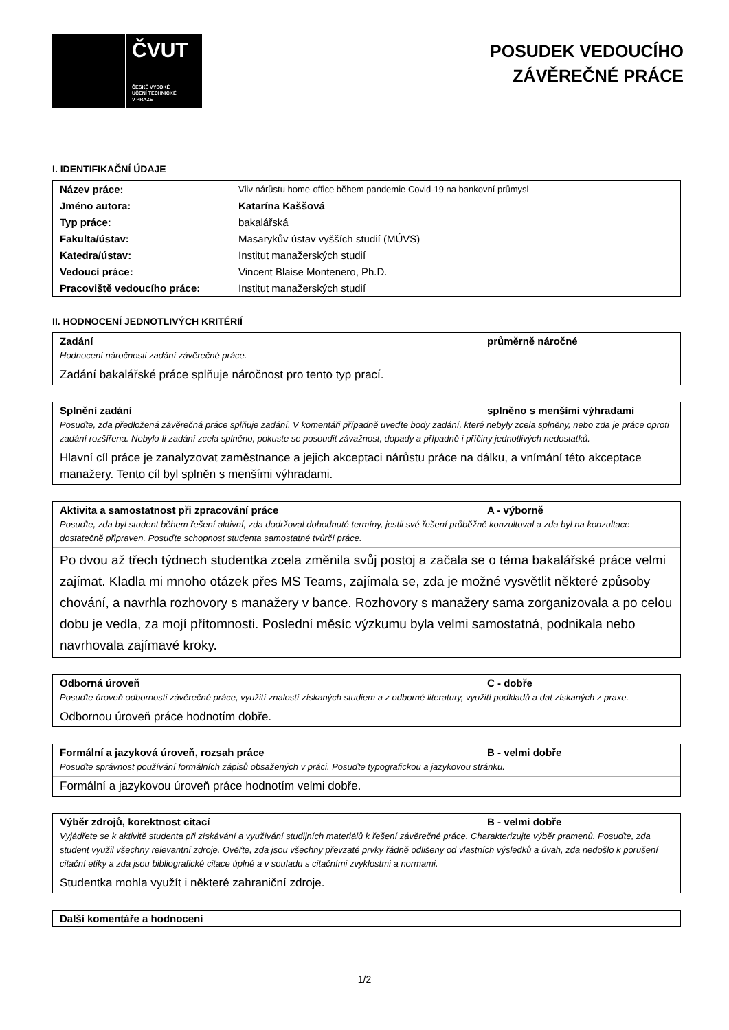ČVUT
ČESKÉ VYSOKÉ
UČENÍ TECHNICKÉ
V PRAZE
POSUDEK VEDOUCÍHO
ZÁVĚREČNÉ PRÁCE
I. IDENTIFIKAČNÍ ÚDAJE
| Název práce: | Vliv nárůstu home-office během pandemie Covid-19 na bankovní průmysl |
| Jméno autora: | Katarína Kaššová |
| Typ práce: | bakalářská |
| Fakulta/ústav: | Masarykův ústav vyšších studií (MÚVS) |
| Katedra/ústav: | Institut manažerských studií |
| Vedoucí práce: | Vincent Blaise Montenero, Ph.D. |
| Pracoviště vedoucího práce: | Institut manažerských studií |
II. HODNOCENÍ JEDNOTLIVÝCH KRITÉRIÍ
Zadání průměrně náročné
Hodnocení náročnosti zadání závěrečné práce.
Zadání bakalářské práce splňuje náročnost pro tento typ prací.
Splnění zadání splněno s menšími výhradami
Posuďte, zda předložená závěrečná práce splňuje zadání. V komentáři případně uveďte body zadání, které nebyly zcela splněny, nebo zda je práce oproti zadání rozšířena. Nebylo-li zadání zcela splněno, pokuste se posoudit závažnost, dopady a případně i příčiny jednotlivých nedostatků.
Hlavní cíl práce je zanalyzovat zaměstnance a jejich akceptaci nárůstu práce na dálku, a vnímání této akceptace manažery. Tento cíl byl splněn s menšími výhradami.
Aktivita a samostatnost při zpracování práce A - výborně
Posuďte, zda byl student během řešení aktivní, zda dodržoval dohodnuté termíny, jestli své řešení průběžně konzultoval a zda byl na konzultace dostatečně připraven. Posuďte schopnost studenta samostatné tvůrčí práce.
Po dvou až třech týdnech studentka zcela změnila svůj postoj a začala se o téma bakalářské práce velmi zajímat. Kladla mi mnoho otázek přes MS Teams, zajímala se, zda je možné vysvětlit některé způsoby chování, a navrhla rozhovory s manažery v bance. Rozhovory s manažery sama zorganizovala a po celou dobu je vedla, za mojí přítomnosti. Poslední měsíc výzkumu byla velmi samostatná, podnikala nebo navrhovala zajímavé kroky.
Odborná úroveň C - dobře
Posuďte úroveň odbornosti závěrečné práce, využití znalostí získaných studiem a z odborné literatury, využití podkladů a dat získaných z praxe.
Odbornou úroveň práce hodnotím dobře.
Formální a jazyková úroveň, rozsah práce B - velmi dobře
Posuďte správnost používání formálních zápisů obsažených v práci. Posuďte typografickou a jazykovou stránku.
Formální a jazykovou úroveň práce hodnotím velmi dobře.
Výběr zdrojů, korektnost citací B - velmi dobře
Vyjádřete se k aktivitě studenta při získávání a využívání studijních materiálů k řešení závěrečné práce. Charakterizujte výběr pramenů. Posuďte, zda student využil všechny relevantní zdroje. Ověřte, zda jsou všechny převzaté prvky řádně odlišeny od vlastních výsledků a úvah, zda nedošlo k porušení citační etiky a zda jsou bibliografické citace úplné a v souladu s citačními zvyklostmi a normami.
Studentka mohla využít i některé zahraniční zdroje.
Další komentáře a hodnocení
1/2